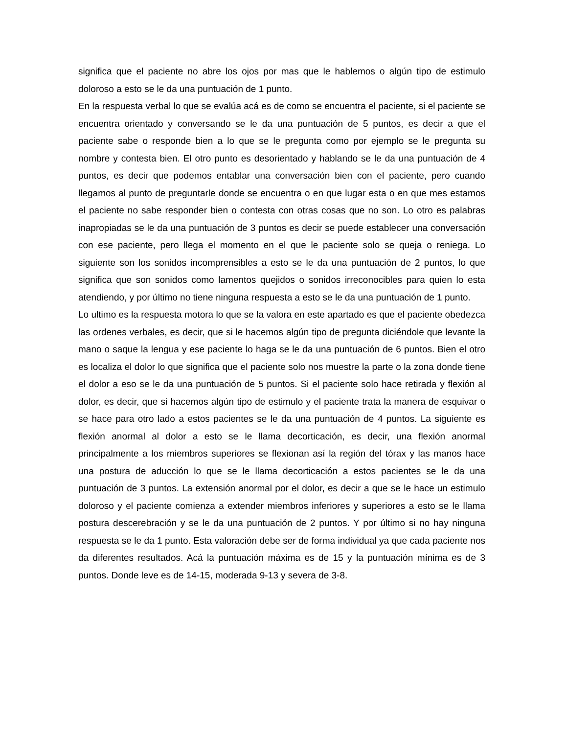significa que el paciente no abre los ojos por mas que le hablemos o algún tipo de estimulo doloroso a esto se le da una puntuación de 1 punto.
En la respuesta verbal lo que se evalúa acá es de como se encuentra el paciente, si el paciente se encuentra orientado y conversando se le da una puntuación de 5 puntos, es decir a que el paciente sabe o responde bien a lo que se le pregunta como por ejemplo se le pregunta su nombre y contesta bien. El otro punto es desorientado y hablando se le da una puntuación de 4 puntos, es decir que podemos entablar una conversación bien con el paciente, pero cuando llegamos al punto de preguntarle donde se encuentra o en que lugar esta o en que mes estamos el paciente no sabe responder bien o contesta con otras cosas que no son. Lo otro es palabras inapropiadas se le da una puntuación de 3 puntos es decir se puede establecer una conversación con ese paciente, pero llega el momento en el que le paciente solo se queja o reniega. Lo siguiente son los sonidos incomprensibles a esto se le da una puntuación de 2 puntos, lo que significa que son sonidos como lamentos quejidos o sonidos irreconocibles para quien lo esta atendiendo, y por último no tiene ninguna respuesta a esto se le da una puntuación de 1 punto.
Lo ultimo es la respuesta motora lo que se la valora en este apartado es que el paciente obedezca las ordenes verbales, es decir, que si le hacemos algún tipo de pregunta diciéndole que levante la mano o saque la lengua y ese paciente lo haga se le da una puntuación de 6 puntos. Bien el otro es localiza el dolor lo que significa que el paciente solo nos muestre la parte o la zona donde tiene el dolor a eso se le da una puntuación de 5 puntos. Si el paciente solo hace retirada y flexión al dolor, es decir, que si hacemos algún tipo de estimulo y el paciente trata la manera de esquivar o se hace para otro lado a estos pacientes se le da una puntuación de 4 puntos. La siguiente es flexión anormal al dolor a esto se le llama decorticación, es decir, una flexión anormal principalmente a los miembros superiores se flexionan así la región del tórax y las manos hace una postura de aducción lo que se le llama decorticación a estos pacientes se le da una puntuación de 3 puntos. La extensión anormal por el dolor, es decir a que se le hace un estimulo doloroso y el paciente comienza a extender miembros inferiores y superiores a esto se le llama postura descerebración y se le da una puntuación de 2 puntos. Y por último si no hay ninguna respuesta se le da 1 punto. Esta valoración debe ser de forma individual ya que cada paciente nos da diferentes resultados. Acá la puntuación máxima es de 15 y la puntuación mínima es de 3 puntos. Donde leve es de 14-15, moderada 9-13 y severa de 3-8.